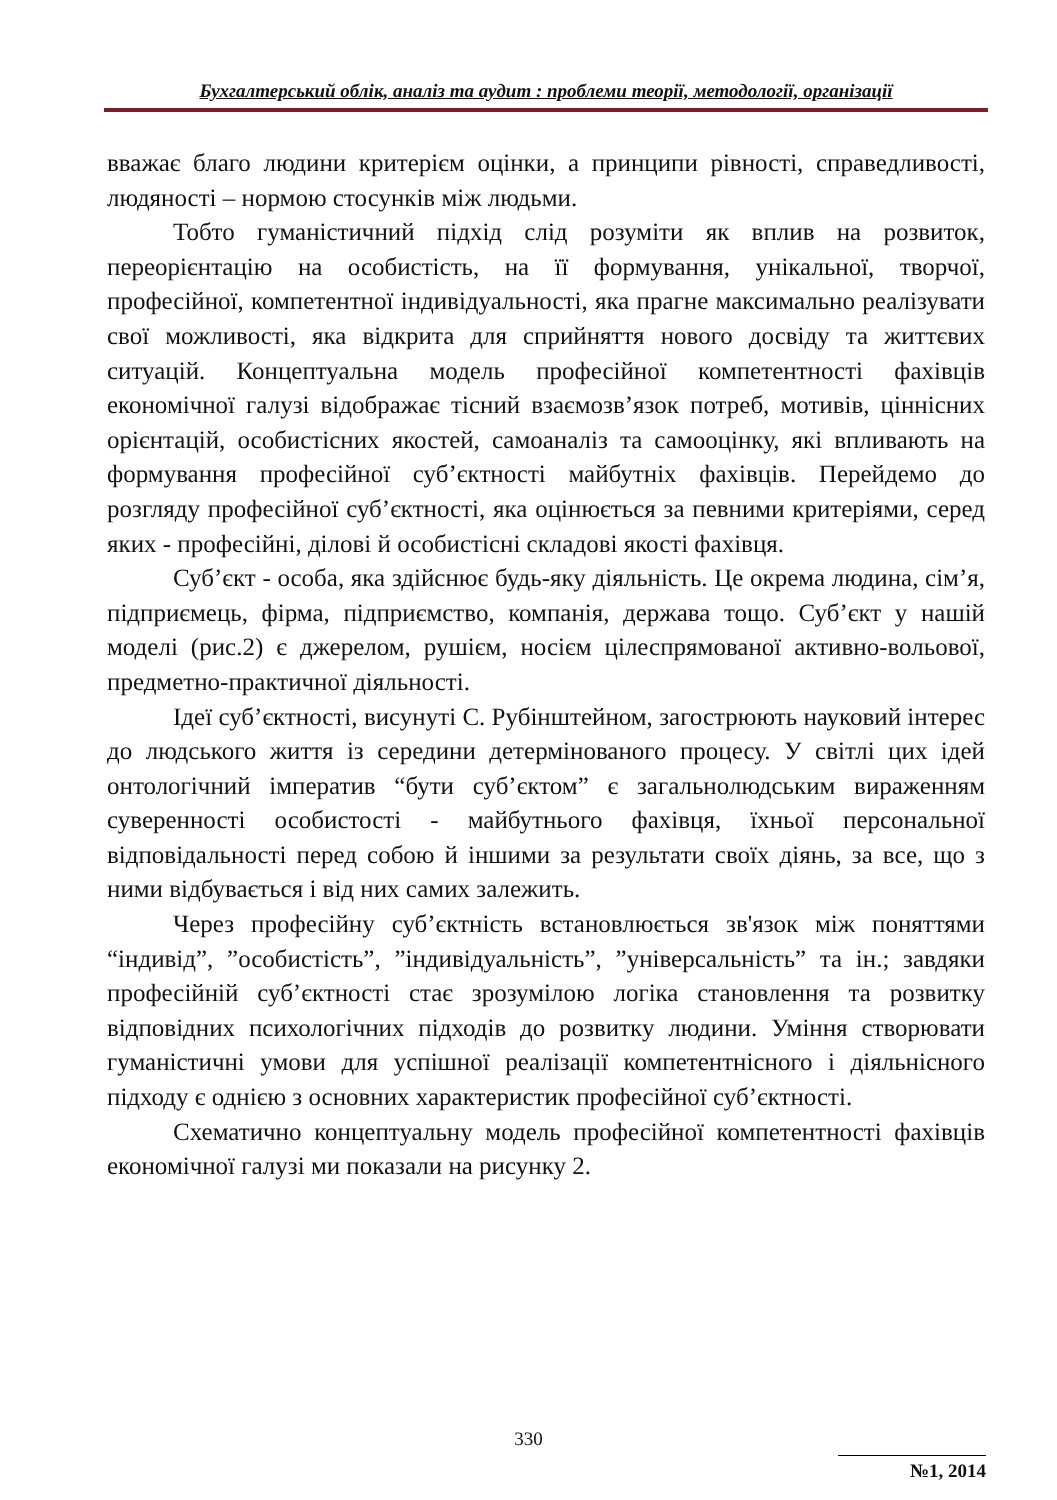Бухгалтерський облік, аналіз та аудит : проблеми теорії, методології, організації
вважає благо людини критерієм оцінки, а принципи рівності, справедливості, людяності – нормою стосунків між людьми.
Тобто гуманістичний підхід слід розуміти як вплив на розвиток, переорієнтацію на особистість, на її формування, унікальної, творчої, професійної, компетентної індивідуальності, яка прагне максимально реалізувати свої можливості, яка відкрита для сприйняття нового досвіду та життєвих ситуацій. Концептуальна модель професійної компетентності фахівців економічної галузі відображає тісний взаємозв’язок потреб, мотивів, ціннісних орієнтацій, особистісних якостей, самоаналіз та самооцінку, які впливають на формування професійної суб’єктності майбутніх фахівців. Перейдемо до розгляду професійної суб’єктності, яка оцінюється за певними критеріями, серед яких - професійні, ділові й особистісні складові якості фахівця.
Суб’єкт - особа, яка здійснює будь-яку діяльність. Це окрема людина, сім’я, підприємець, фірма, підприємство, компанія, держава тощо. Суб’єкт у нашій моделі (рис.2) є джерелом, рушієм, носієм цілеспрямованої активно-вольової, предметно-практичної діяльності.
Ідеї суб’єктності, висунуті С. Рубінштейном, загострюють науковий інтерес до людського життя із середини детермінованого процесу. У світлі цих ідей онтологічний імператив “бути суб’єктом” є загальнолюдським вираженням суверенності особистості - майбутнього фахівця, їхньої персональної відповідальності перед собою й іншими за результати своїх діянь, за все, що з ними відбувається і від них самих залежить.
Через професійну суб’єктність встановлюється зв'язок між поняттями “індивід”, ”особистість”, ”індивідуальність”, ”універсальність” та ін.; завдяки професійній суб’єктності стає зрозумілою логіка становлення та розвитку відповідних психологічних підходів до розвитку людини. Уміння створювати гуманістичні умови для успішної реалізації компетентнісного і діяльнісного підходу є однією з основних характеристик професійної суб’єктності.
Схематично концептуальну модель професійної компетентності фахівців економічної галузі ми показали на рисунку 2.
330
№1, 2014